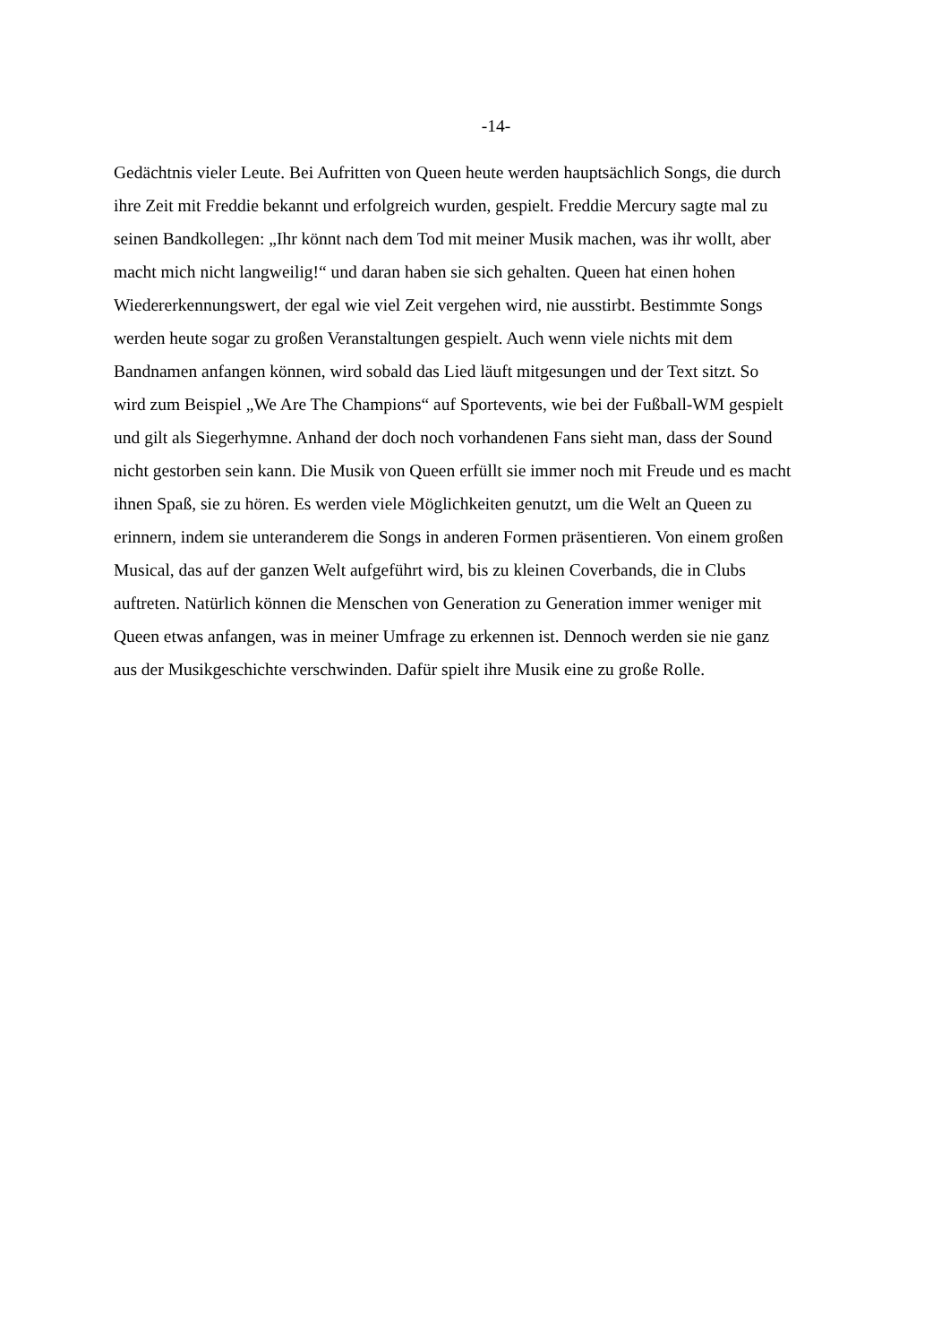-14-
Gedächtnis vieler Leute. Bei Aufritten von Queen heute werden hauptsächlich Songs, die durch
ihre Zeit mit Freddie bekannt und erfolgreich wurden, gespielt. Freddie Mercury sagte mal zu
seinen Bandkollegen: „Ihr könnt nach dem Tod mit meiner Musik machen, was ihr wollt, aber
macht mich nicht langweilig!“ und daran haben sie sich gehalten. Queen hat einen hohen
Wiedererkennungswert, der egal wie viel Zeit vergehen wird, nie ausstirbt. Bestimmte Songs
werden heute sogar zu großen Veranstaltungen gespielt. Auch wenn viele nichts mit dem
Bandnamen anfangen können, wird sobald das Lied läuft mitgesungen und der Text sitzt. So
wird zum Beispiel „We Are The Champions“ auf Sportevents, wie bei der Fußball-WM gespielt
und gilt als Siegerhymne. Anhand der doch noch vorhandenen Fans sieht man, dass der Sound
nicht gestorben sein kann. Die Musik von Queen erfüllt sie immer noch mit Freude und es macht
ihnen Spaß, sie zu hören. Es werden viele Möglichkeiten genutzt, um die Welt an Queen zu
erinnern, indem sie unteranderem die Songs in anderen Formen präsentieren. Von einem großen
Musical, das auf der ganzen Welt aufgeführt wird, bis zu kleinen Coverbands, die in Clubs
auftreten. Natürlich können die Menschen von Generation zu Generation immer weniger mit
Queen etwas anfangen, was in meiner Umfrage zu erkennen ist. Dennoch werden sie nie ganz
aus der Musikgeschichte verschwinden. Dafür spielt ihre Musik eine zu große Rolle.